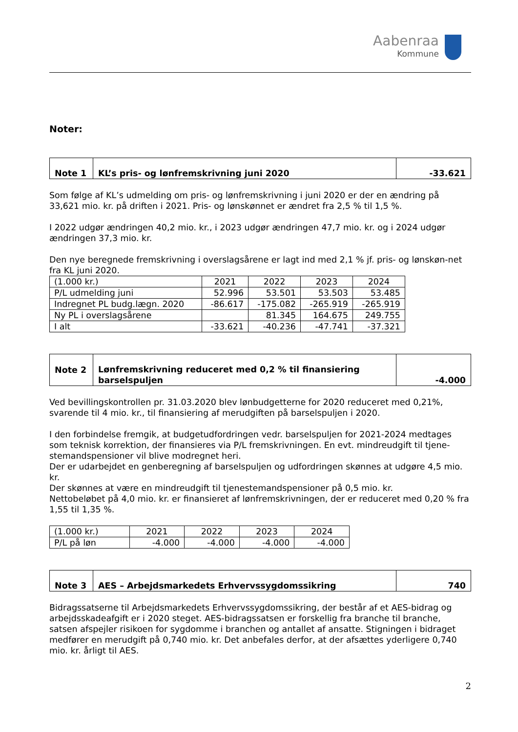Aabenraa
Kommune
Noter:
| Note 1 | KL’s pris- og lønfremskrivning juni 2020 | -33.621 |
Som følge af KL’s udmelding om pris- og lønfremskrivning i juni 2020 er der en ændring på 33,621 mio. kr. på driften i 2021. Pris- og lønskønnet er ændret fra 2,5 % til 1,5 %.
I 2022 udgør ændringen 40,2 mio. kr., i 2023 udgør ændringen 47,7 mio. kr. og i 2024 udgør ændringen 37,3 mio. kr.
Den nye beregnede fremskrivning i overslagsårene er lagt ind med 2,1 % jf. pris- og lønskøn-net fra KL juni 2020.
| (1.000 kr.) | 2021 | 2022 | 2023 | 2024 |
| P/L udmelding juni | 52.996 | 53.501 | 53.503 | 53.485 |
| Indregnet PL budg.lægn. 2020 | -86.617 | -175.082 | -265.919 | -265.919 |
| Ny PL i overslagsårene | | 81.345 | 164.675 | 249.755 |
| I alt | -33.621 | -40.236 | -47.741 | -37.321 |
| Note 2 | Lønfremskrivning reduceret med 0,2 % til finansiering barselspuljen | -4.000 |
Ved bevillingskontrollen pr. 31.03.2020 blev lønbudgetterne for 2020 reduceret med 0,21%, svarende til 4 mio. kr., til finansiering af merudgiften på barselspuljen i 2020.
I den forbindelse fremgik, at budgetudfordringen vedr. barselspuljen for 2021-2024 medtages som teknisk korrektion, der finansieres via P/L fremskrivningen. En evt. mindreudgift til tjene-stemandspensioner vil blive modregnet heri.
Der er udarbejdet en genberegning af barselspuljen og udfordringen skønnes at udgøre 4,5 mio. kr.
Der skønnes at være en mindreudgift til tjenestemandspensioner på 0,5 mio. kr.
Nettobeløbet på 4,0 mio. kr. er finansieret af lønfremskrivningen, der er reduceret med 0,20 % fra 1,55 til 1,35 %.
| (1.000 kr.) | 2021 | 2022 | 2023 | 2024 |
| P/L på løn | -4.000 | -4.000 | -4.000 | -4.000 |
| Note 3 | AES – Arbejdsmarkedets Erhvervssygdomssikring | 740 |
Bidragssatserne til Arbejdsmarkedets Erhvervssygdomssikring, der består af et AES-bidrag og arbejdsskadeafgift er i 2020 steget. AES-bidragssatsen er forskellig fra branche til branche, satsen afspejler risikoen for sygdomme i branchen og antallet af ansatte. Stigningen i bidraget medfører en merudgift på 0,740 mio. kr. Det anbefales derfor, at der afsættes yderligere 0,740 mio. kr. årligt til AES.
2